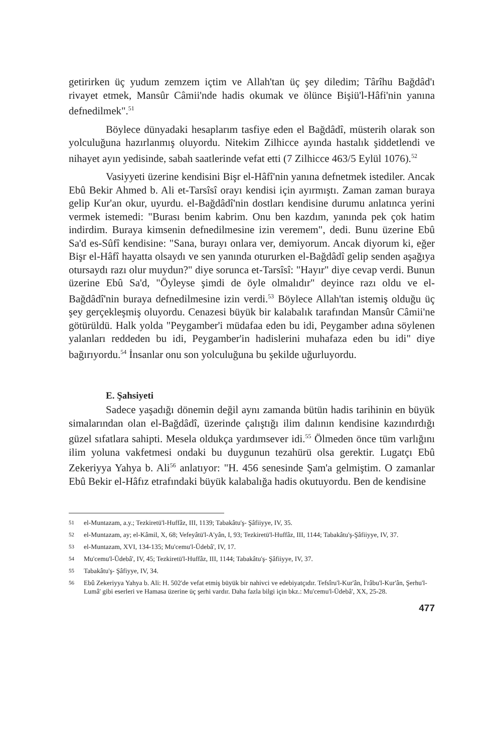getirirken üç yudum zemzem içtim ve Allah'tan üç şey diledim; Târîhu Bağdâd'ı rivayet etmek, Mansûr Câmii'nde hadis okumak ve ölünce Bişiü'l-Hâfi'nin yanına defnedilmek".<sup>51</sup>
Böylece dünyadaki hesaplarım tasfiye eden el Bağdâdî, müsterih olarak son yolculuğuna hazırlanmış oluyordu. Nitekim Zilhicce ayında hastalık şiddetlendi ve nihayet ayın yedisinde, sabah saatlerinde vefat etti (7 Zilhicce 463/5 Eylül 1076).<sup>52</sup>
Vasiyyeti üzerine kendisini Bişr el-Hâfî'nin yanına defnetmek istediler. Ancak Ebû Bekir Ahmed b. Ali et-Tarsîsî orayı kendisi için ayırmıştı. Zaman zaman buraya gelip Kur'an okur, uyurdu. el-Bağdâdî'nin dostları kendisine durumu anlatınca yerini vermek istemedi: "Burası benim kabrim. Onu ben kazdım, yanında pek çok hatim indirdim. Buraya kimsenin defnedilmesine izin veremem", dedi. Bunu üzerine Ebû Sa'd es-Sûfî kendisine: "Sana, burayı onlara ver, demiyorum. Ancak diyorum ki, eğer Bişr el-Hâfî hayatta olsaydı ve sen yanında otururken el-Bağdâdî gelip senden aşağıya otursaydı razı olur muydun?" diye sorunca et-Tarsîsî: "Hayır" diye cevap verdi. Bunun üzerine Ebû Sa'd, "Öyleyse şimdi de öyle olmalıdır" deyince razı oldu ve el-Bağdâdî'nin buraya defnedilmesine izin verdi.<sup>53</sup> Böylece Allah'tan istemiş olduğu üç şey gerçekleşmiş oluyordu. Cenazesi büyük bir kalabalık tarafından Mansûr Câmii'ne götürüldü. Halk yolda "Peygamber'i müdafaa eden bu idi, Peygamber adına söylenen yalanları reddeden bu idi, Peygamber'in hadislerini muhafaza eden bu idi" diye bağırıyordu.<sup>54</sup> İnsanlar onu son yolculuğuna bu şekilde uğurluyordu.
E. Şahsiyeti
Sadece yaşadığı dönemin değil aynı zamanda bütün hadis tarihinin en büyük simalarından olan el-Bağdâdî, üzerinde çalıştığı ilim dalının kendisine kazındırdığı güzel sıfatlara sahipti. Mesela oldukça yardımsever idi.<sup>55</sup> Ölmeden önce tüm varlığını ilim yoluna vakfetmesi ondaki bu duygunun tezahürü olsa gerektir. Lugatçı Ebû Zekeriyya Yahya b. Ali<sup>56</sup> anlatıyor: "H. 456 senesinde Şam'a gelmiştim. O zamanlar Ebû Bekir el-Hâfız etrafındaki büyük kalabalığa hadis okutuyordu. Ben de kendisine
51
el-Muntazam, a.y.; Tezkiretü'l-Huffâz, III, 1139; Tabakâtu'ş- Şâfiiyye, IV, 35.
52
el-Muntazam, ay; el-Kâmil, X, 68; Vefeyâtü'l-A'yân, I, 93; Tezkiretü'l-Huffâz, III, 1144; Tabakâtu'ş-Şâfiiyye, IV, 37.
53
el-Muntazam, XVI, 134-135; Mu'cemu'l-Üdebâ', IV, 17.
54
Mu'cemu'l-Üdebâ', IV, 45; Tezkiretü'l-Huffâz, III, 1144; Tabakâtu'ş- Şâfiiyye, IV, 37.
55
Tabakâtu'ş- Şâfiyye, IV, 34.
56
Ebû Zekeriyya Yahya b. Ali: H. 502'de vefat etmiş büyük bir nahivci ve edebiyatçıdır. Tefsîru'l-Kur'ân, İ'râbu'l-Kur'ân, Şerhu'l-Lumâ' gibi eserleri ve Hamasa üzerine üç şerhi vardır. Daha fazla bilgi için bkz.: Mu'cemu'l-Üdebâ', XX, 25-28.
477